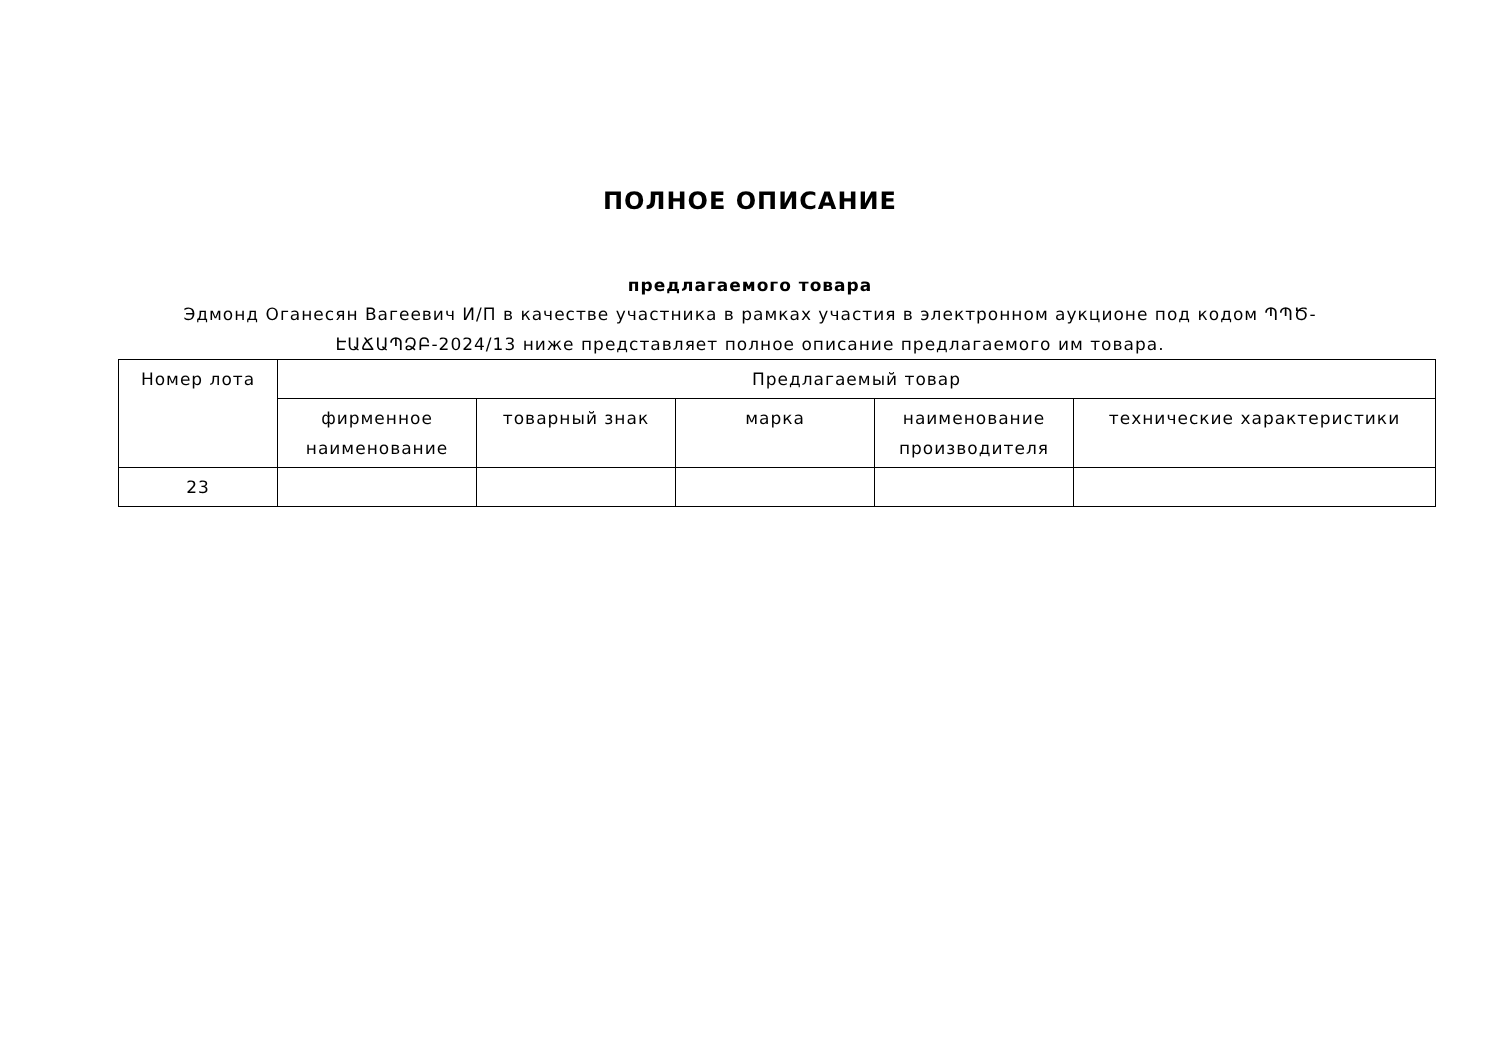ПОЛНОЕ ОПИСАНИЕ
предлагаемого товара
Эдмонд Оганесян Вагеевич И/П в качестве участника в рамках участия в электронном аукционе под кодом ՊՊԾ-ԷԱՃԱՊՁԲ-2024/13 ниже представляет полное описание предлагаемого им товара.
| Номер лота | Предлагаемый товар | | | | |
| --- | --- | --- | --- | --- | --- |
| | фирменное наименование | товарный знак | марка | наименование производителя | технические характеристики |
| 23 | | | | | |